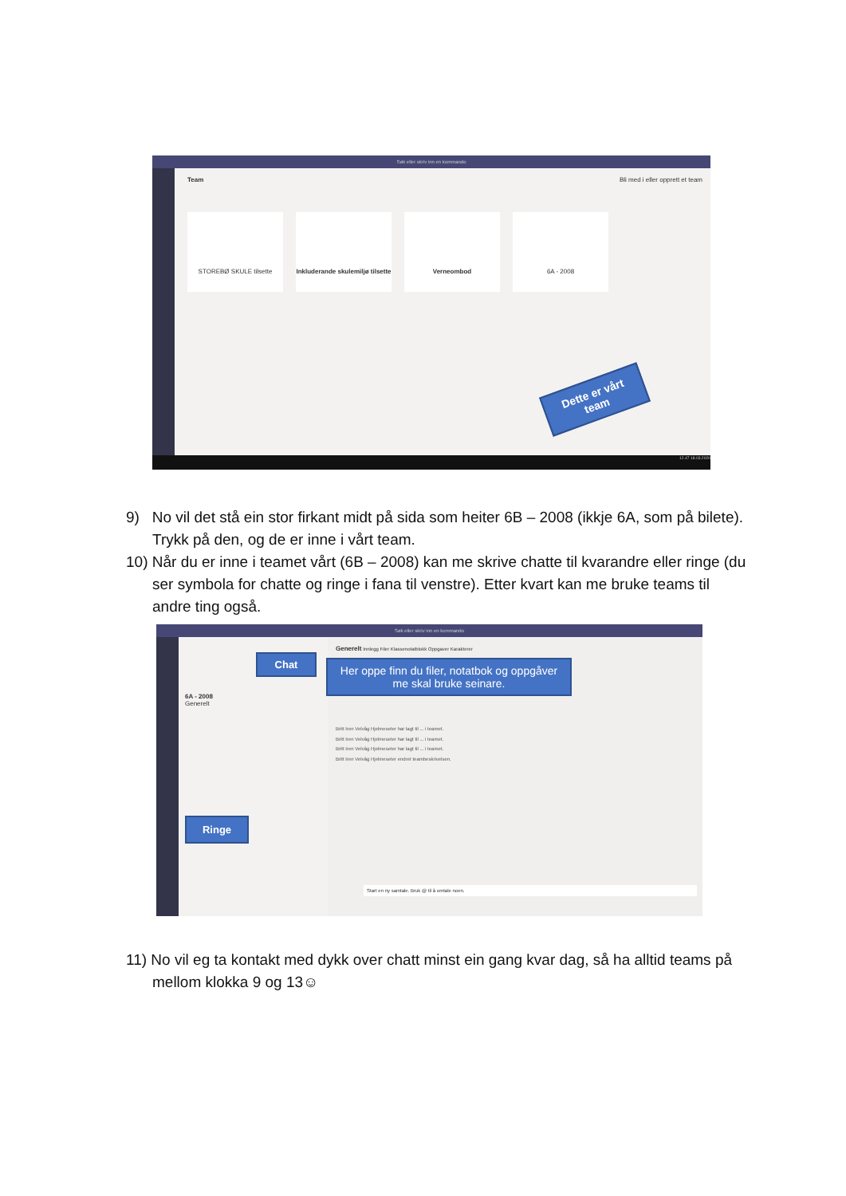Søk eller skriv inn en kommando
Team Bli med i eller opprett et team
STOREBØ SKULE tilsette
Inkluderande skulemiljø tilsette
Verneombod 6A - 2008
Dette er vårt team
12.47 18.03.2020
9) No vil det stå ein stor firkant midt på sida som heiter 6B – 2008 (ikkje 6A, som på bilete). Trykk på den, og de er inne i vårt team.
10) Når du er inne i teamet vårt (6B – 2008) kan me skrive chatte til kvarandre eller ringe (du ser symbola for chatte og ringe i fana til venstre). Etter kvart kan me bruke teams til andre ting også.
Søk eller skriv inn en kommando
6A - 2008
Generelt
Generelt Innlegg Filer Klassenotatblokk Oppgaver Karakterer
Britt Iren Velvåg Hjelmeseter har lagt til ... i teamet.
Britt Iren Velvåg Hjelmeseter har lagt til ... i teamet.
Britt Iren Velvåg Hjelmeseter har lagt til ... i teamet.
Britt Iren Velvåg Hjelmeseter endret teambeskrivelsen.
Start en ny samtale. Bruk @ til å omtale noen.
Chat
Her oppe finn du filer, notatbok og oppgåver me skal bruke seinare.
Ringe
11) No vil eg ta kontakt med dykk over chatt minst ein gang kvar dag, så ha alltid teams på mellom klokka 9 og 13☺